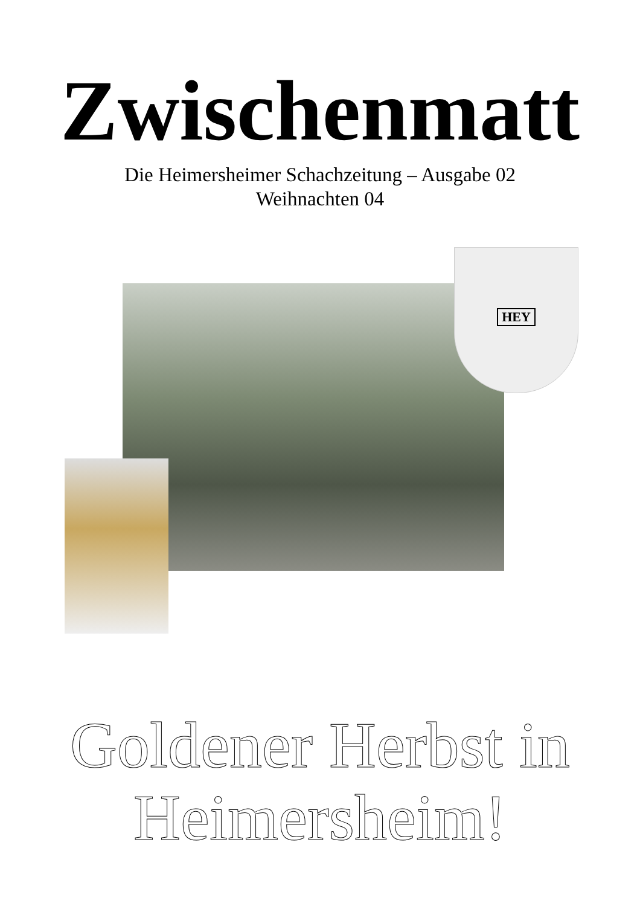Zwischenmatt
Die Heimersheimer Schachzeitung – Ausgabe 02
Weihnachten 04
HEY
Goldener Herbst in
Heimersheim!